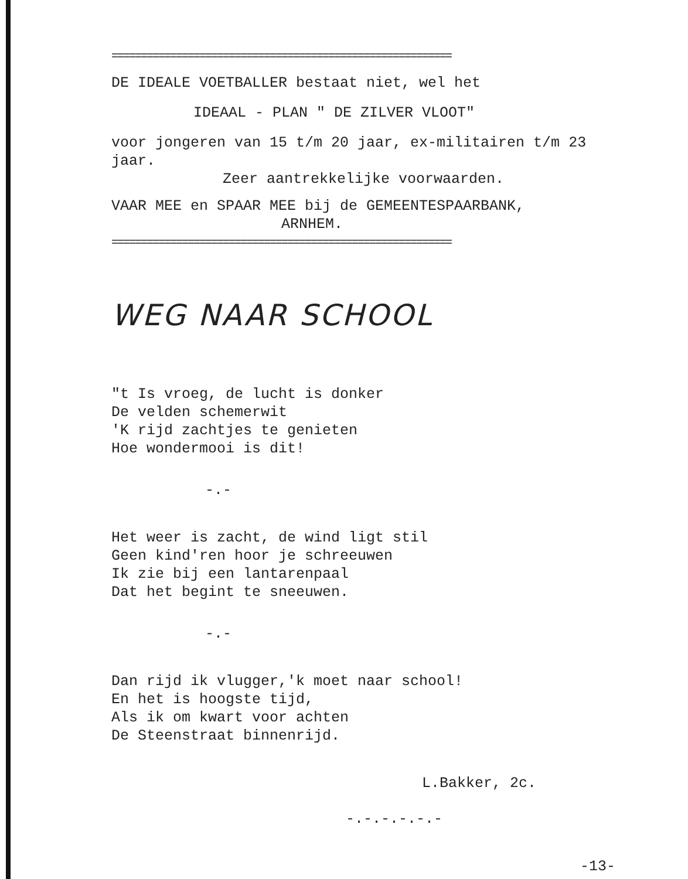==========================================================
DE IDEALE VOETBALLER bestaat niet, wel het
IDEAAL - PLAN " DE ZILVER VLOOT"
voor jongeren van 15 t/m 20 jaar, ex-militairen t/m 23 jaar.
Zeer aantrekkelijke voorwaarden.
VAAR MEE en SPAAR MEE bij de GEMEENTESPAARBANK,
ARNHEM.
==========================================================
WEG NAAR SCHOOL
"t Is vroeg, de lucht is donker
De velden schemerwit
'K rijd zachtjes te genieten
Hoe wondermooi is dit!
-.-
Het weer is zacht, de wind ligt stil
Geen kind'ren hoor je schreeuwen
Ik zie bij een lantarenpaal
Dat het begint te sneeuwen.
-.-
Dan rijd ik vlugger,'k moet naar school!
En het is hoogste tijd,
Als ik om kwart voor achten
De Steenstraat binnenrijd.
L.Bakker, 2c.
-.-.-.-.-.-
-13-